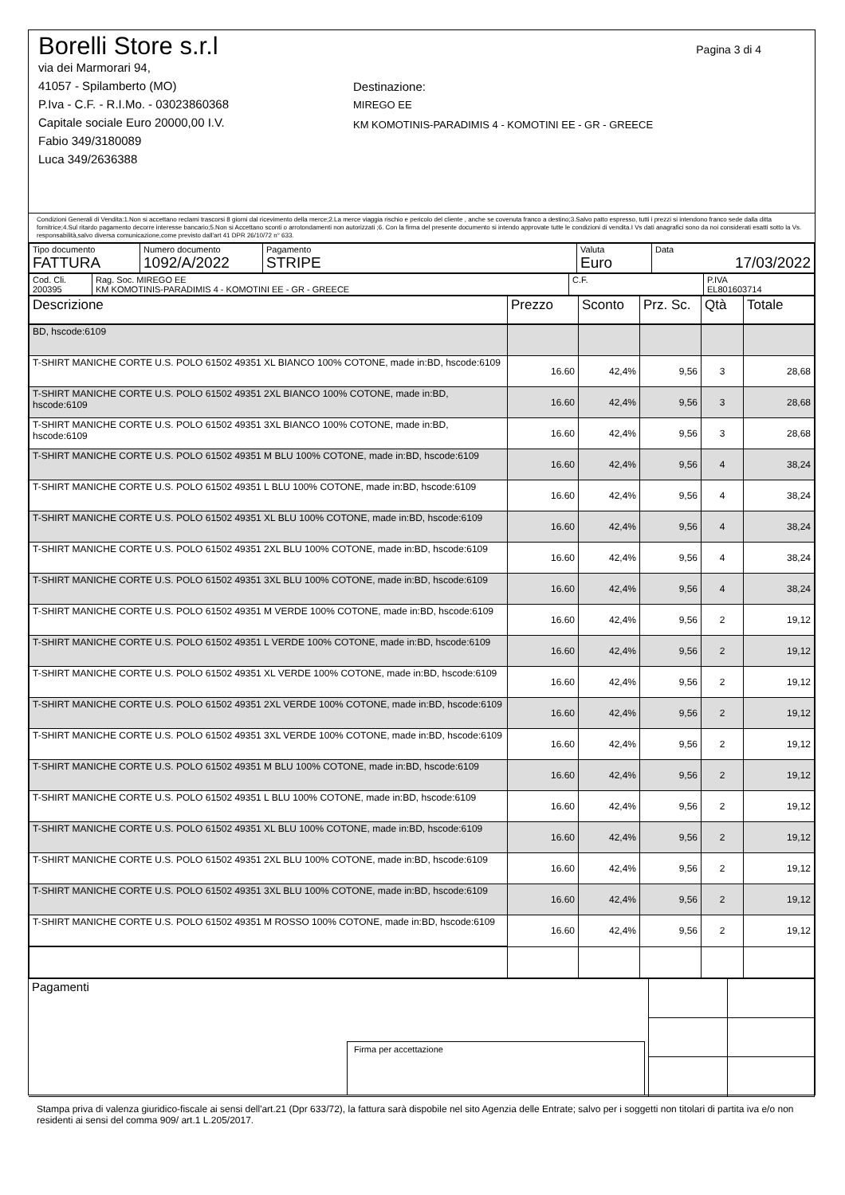Borelli Store s.r.l
via dei Marmorari 94,
41057 - Spilamberto (MO)
P.Iva - C.F. - R.I.Mo. - 03023860368
Capitale sociale Euro 20000,00 I.V.
Fabio 349/3180089
Luca 349/2636388
Pagina 3 di 4
Destinazione:
MIREGO EE
KM KOMOTINIS-PARADIMIS 4 - KOMOTINI EE - GR - GREECE
Condizioni Generali di Vendita:1.Non si accettano reclami trascorsi 8 giorni dal ricevimento della merce;2.La merce viaggia rischio e pericolo del cliente , anche se covenuta franco a destino;3.Salvo patto espresso, tutti i prezzi si intendono franco sede dalla ditta fornitrice;4.Sul ritardo pagamento decorre interesse bancario;5.Non si Accettano sconti o arrotondamenti non autorizzati ;6. Con la firma del presente documento si intendo approvate tutte le condizioni di vendita.I Vs dati anagrafici sono da noi considerati esatti sotto la Vs. responsabilità,salvo diversa comunicazione,come previsto dall'art 41 DPR 26/10/72 n° 633.
| Tipo documento FATTURA | Numero documento 1092/A/2022 | Pagamento STRIPE | Valuta Euro | Data 17/03/2022 |
| Cod. Cli. 200395 | Rag. Soc. MIREGO EE KM KOMOTINIS-PARADIMIS 4 - KOMOTINI EE - GR - GREECE | C.F. | P.IVA EL801603714 |
| Descrizione | Prezzo | Sconto | Prz. Sc. | Qtà | Totale |
| --- | --- | --- | --- | --- | --- |
| BD, hscode:6109 | | | | | |
| T-SHIRT MANICHE CORTE U.S. POLO 61502 49351 XL BIANCO 100% COTONE, made in:BD, hscode:6109 | 16.60 | 42,4% | 9,56 | 3 | 28,68 |
| T-SHIRT MANICHE CORTE U.S. POLO 61502 49351 2XL BIANCO 100% COTONE, made in:BD, hscode:6109 | 16.60 | 42,4% | 9,56 | 3 | 28,68 |
| T-SHIRT MANICHE CORTE U.S. POLO 61502 49351 3XL BIANCO 100% COTONE, made in:BD, hscode:6109 | 16.60 | 42,4% | 9,56 | 3 | 28,68 |
| T-SHIRT MANICHE CORTE U.S. POLO 61502 49351 M BLU 100% COTONE, made in:BD, hscode:6109 | 16.60 | 42,4% | 9,56 | 4 | 38,24 |
| T-SHIRT MANICHE CORTE U.S. POLO 61502 49351 L BLU 100% COTONE, made in:BD, hscode:6109 | 16.60 | 42,4% | 9,56 | 4 | 38,24 |
| T-SHIRT MANICHE CORTE U.S. POLO 61502 49351 XL BLU 100% COTONE, made in:BD, hscode:6109 | 16.60 | 42,4% | 9,56 | 4 | 38,24 |
| T-SHIRT MANICHE CORTE U.S. POLO 61502 49351 2XL BLU 100% COTONE, made in:BD, hscode:6109 | 16.60 | 42,4% | 9,56 | 4 | 38,24 |
| T-SHIRT MANICHE CORTE U.S. POLO 61502 49351 3XL BLU 100% COTONE, made in:BD, hscode:6109 | 16.60 | 42,4% | 9,56 | 4 | 38,24 |
| T-SHIRT MANICHE CORTE U.S. POLO 61502 49351 M VERDE 100% COTONE, made in:BD, hscode:6109 | 16.60 | 42,4% | 9,56 | 2 | 19,12 |
| T-SHIRT MANICHE CORTE U.S. POLO 61502 49351 L VERDE 100% COTONE, made in:BD, hscode:6109 | 16.60 | 42,4% | 9,56 | 2 | 19,12 |
| T-SHIRT MANICHE CORTE U.S. POLO 61502 49351 XL VERDE 100% COTONE, made in:BD, hscode:6109 | 16.60 | 42,4% | 9,56 | 2 | 19,12 |
| T-SHIRT MANICHE CORTE U.S. POLO 61502 49351 2XL VERDE 100% COTONE, made in:BD, hscode:6109 | 16.60 | 42,4% | 9,56 | 2 | 19,12 |
| T-SHIRT MANICHE CORTE U.S. POLO 61502 49351 3XL VERDE 100% COTONE, made in:BD, hscode:6109 | 16.60 | 42,4% | 9,56 | 2 | 19,12 |
| T-SHIRT MANICHE CORTE U.S. POLO 61502 49351 M BLU 100% COTONE, made in:BD, hscode:6109 | 16.60 | 42,4% | 9,56 | 2 | 19,12 |
| T-SHIRT MANICHE CORTE U.S. POLO 61502 49351 L BLU 100% COTONE, made in:BD, hscode:6109 | 16.60 | 42,4% | 9,56 | 2 | 19,12 |
| T-SHIRT MANICHE CORTE U.S. POLO 61502 49351 XL BLU 100% COTONE, made in:BD, hscode:6109 | 16.60 | 42,4% | 9,56 | 2 | 19,12 |
| T-SHIRT MANICHE CORTE U.S. POLO 61502 49351 2XL BLU 100% COTONE, made in:BD, hscode:6109 | 16.60 | 42,4% | 9,56 | 2 | 19,12 |
| T-SHIRT MANICHE CORTE U.S. POLO 61502 49351 3XL BLU 100% COTONE, made in:BD, hscode:6109 | 16.60 | 42,4% | 9,56 | 2 | 19,12 |
| T-SHIRT MANICHE CORTE U.S. POLO 61502 49351 M ROSSO 100% COTONE, made in:BD, hscode:6109 | 16.60 | 42,4% | 9,56 | 2 | 19,12 |
| Pagamenti Firma per accettazione | | |
Stampa priva di valenza giuridico-fiscale ai sensi dell'art.21 (Dpr 633/72), la fattura sarà dispobile nel sito Agenzia delle Entrate; salvo per i soggetti non titolari di partita iva e/o non residenti ai sensi del comma 909/ art.1 L.205/2017.